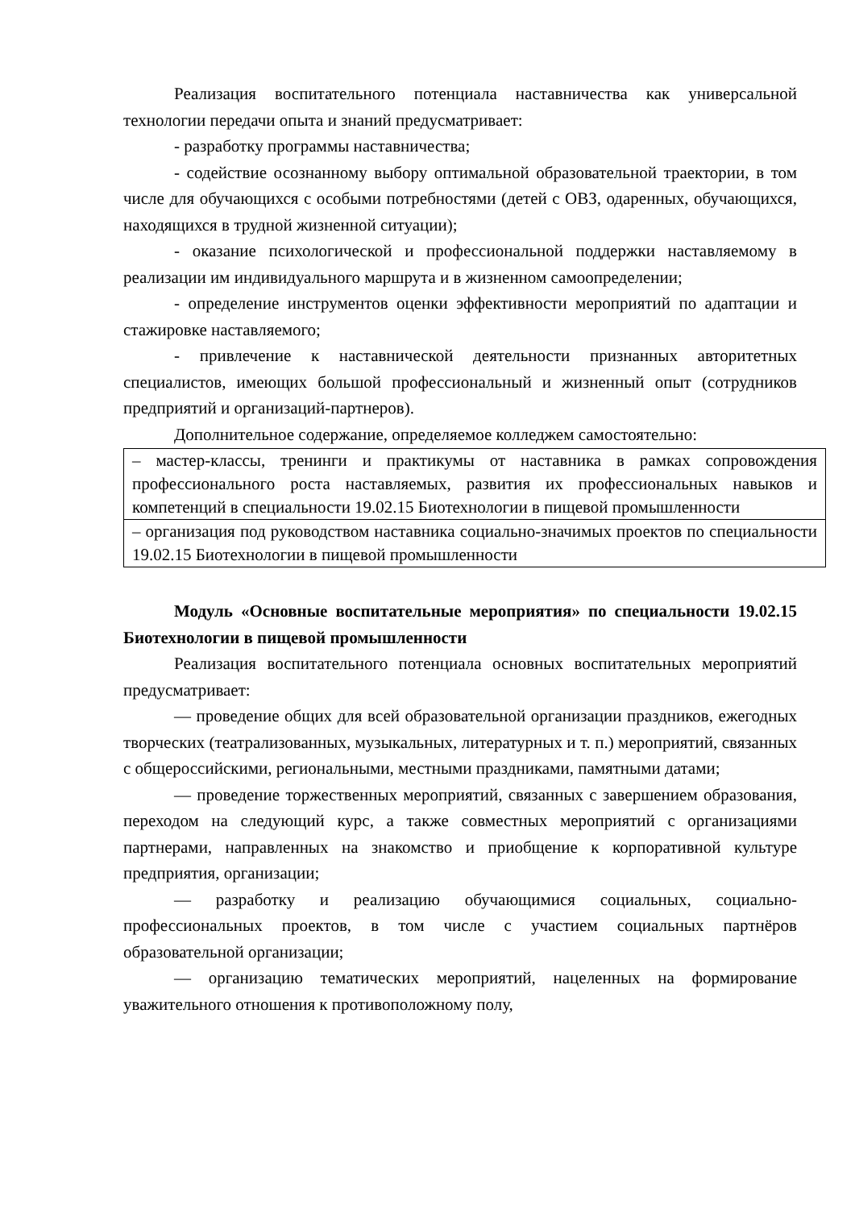Реализация воспитательного потенциала наставничества как универсальной технологии передачи опыта и знаний предусматривает:
- разработку программы наставничества;
- содействие осознанному выбору оптимальной образовательной траектории, в том числе для обучающихся с особыми потребностями (детей с ОВЗ, одаренных, обучающихся, находящихся в трудной жизненной ситуации);
- оказание психологической и профессиональной поддержки наставляемому в реализации им индивидуального маршрута и в жизненном самоопределении;
- определение инструментов оценки эффективности мероприятий по адаптации и стажировке наставляемого;
- привлечение к наставнической деятельности признанных авторитетных специалистов, имеющих большой профессиональный и жизненный опыт (сотрудников предприятий и организаций-партнеров).
Дополнительное содержание, определяемое колледжем самостоятельно:
| – мастер-классы, тренинги и практикумы от наставника в рамках сопровождения профессионального роста наставляемых, развития их профессиональных навыков и компетенций в специальности 19.02.15 Биотехнологии в пищевой промышленности |
| – организация под руководством наставника социально-значимых проектов по специальности 19.02.15 Биотехнологии в пищевой промышленности |
Модуль «Основные воспитательные мероприятия» по специальности 19.02.15 Биотехнологии в пищевой промышленности
Реализация воспитательного потенциала основных воспитательных мероприятий предусматривает:
— проведение общих для всей образовательной организации праздников, ежегодных творческих (театрализованных, музыкальных, литературных и т. п.) мероприятий, связанных с общероссийскими, региональными, местными праздниками, памятными датами;
— проведение торжественных мероприятий, связанных с завершением образования, переходом на следующий курс, а также совместных мероприятий с организациями партнерами, направленных на знакомство и приобщение к корпоративной культуре предприятия, организации;
— разработку и реализацию обучающимися социальных, социально-профессиональных проектов, в том числе с участием социальных партнёров образовательной организации;
— организацию тематических мероприятий, нацеленных на формирование уважительного отношения к противоположному полу,